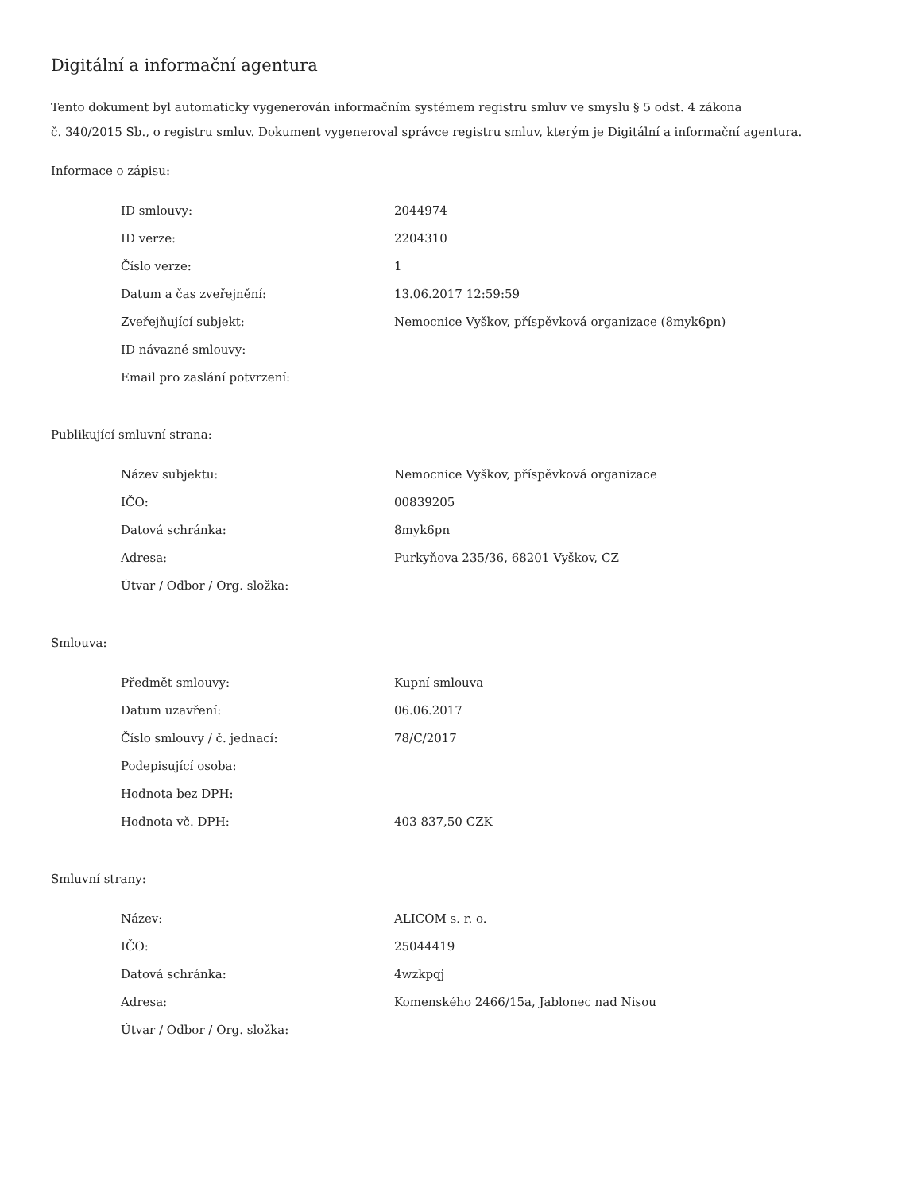Digitální a informační agentura
Tento dokument byl automaticky vygenerován informačním systémem registru smluv ve smyslu § 5 odst. 4 zákona
č. 340/2015 Sb., o registru smluv. Dokument vygeneroval správce registru smluv, kterým je Digitální a informační agentura.
Informace o zápisu:
| ID smlouvy: | 2044974 |
| ID verze: | 2204310 |
| Číslo verze: | 1 |
| Datum a čas zveřejnění: | 13.06.2017 12:59:59 |
| Zveřejňující subjekt: | Nemocnice Vyškov, příspěvková organizace (8myk6pn) |
| ID návazné smlouvy: | |
| Email pro zaslání potvrzení: | |
Publikující smluvní strana:
| Název subjektu: | Nemocnice Vyškov, příspěvková organizace |
| IČO: | 00839205 |
| Datová schránka: | 8myk6pn |
| Adresa: | Purkyňova 235/36, 68201 Vyškov, CZ |
| Útvar / Odbor / Org. složka: | |
Smlouva:
| Předmět smlouvy: | Kupní smlouva |
| Datum uzavření: | 06.06.2017 |
| Číslo smlouvy / č. jednací: | 78/C/2017 |
| Podepisující osoba: | |
| Hodnota bez DPH: | |
| Hodnota vč. DPH: | 403 837,50 CZK |
Smluvní strany:
| Název: | ALICOM s. r. o. |
| IČO: | 25044419 |
| Datová schránka: | 4wzkpqj |
| Adresa: | Komenského 2466/15a, Jablonec nad Nisou |
| Útvar / Odbor / Org. složka: | |